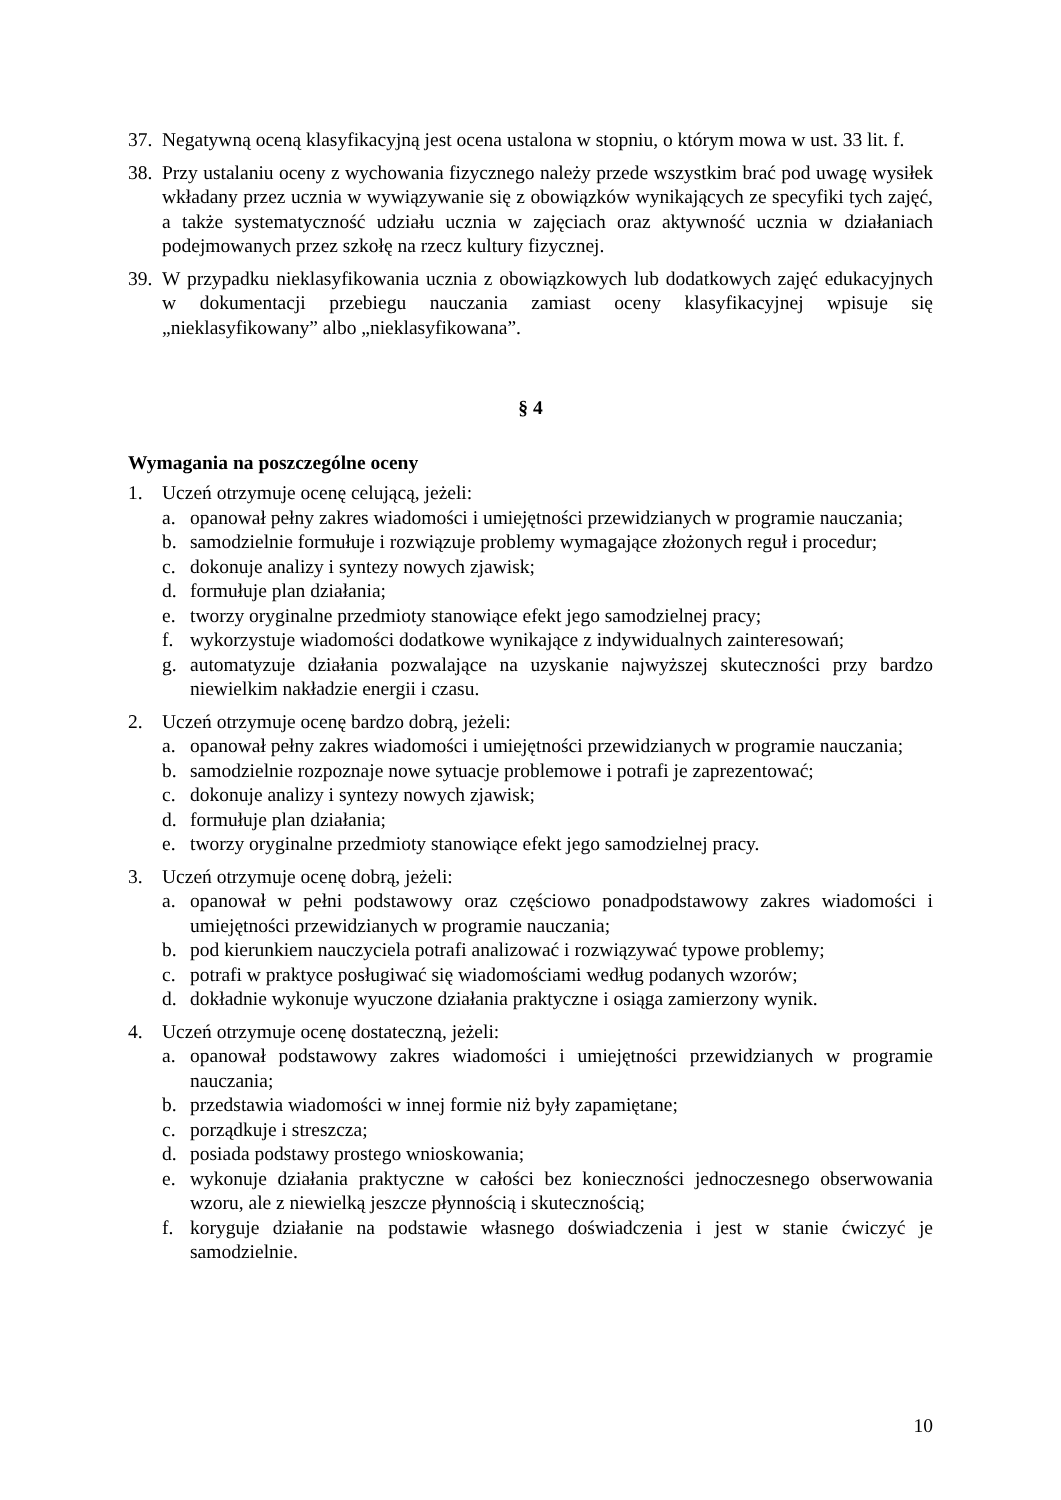37.
Negatywną oceną klasyfikacyjną jest ocena ustalona w stopniu, o którym mowa w ust. 33 lit. f.
38.
Przy ustalaniu oceny z wychowania fizycznego należy przede wszystkim brać pod uwagę wysiłek wkładany przez ucznia w wywiązywanie się z obowiązków wynikających ze specyfiki tych zajęć, a także systematyczność udziału ucznia w zajęciach oraz aktywność ucznia w działaniach podejmowanych przez szkołę na rzecz kultury fizycznej.
39.
W przypadku nieklasyfikowania ucznia z obowiązkowych lub dodatkowych zajęć edukacyjnych w dokumentacji przebiegu nauczania zamiast oceny klasyfikacyjnej wpisuje się „nieklasyfikowany” albo „nieklasyfikowana”.
§ 4
Wymagania na poszczególne oceny
1. Uczeń otrzymuje ocenę celującą, jeżeli:
a. opanował pełny zakres wiadomości i umiejętności przewidzianych w programie nauczania;
b. samodzielnie formułuje i rozwiązuje problemy wymagające złożonych reguł i procedur;
c. dokonuje analizy i syntezy nowych zjawisk;
d. formułuje plan działania;
e. tworzy oryginalne przedmioty stanowiące efekt jego samodzielnej pracy;
f. wykorzystuje wiadomości dodatkowe wynikające z indywidualnych zainteresowań;
g. automatyzuje działania pozwalające na uzyskanie najwyższej skuteczności przy bardzo niewielkim nakładzie energii i czasu.
2. Uczeń otrzymuje ocenę bardzo dobrą, jeżeli:
a. opanował pełny zakres wiadomości i umiejętności przewidzianych w programie nauczania;
b. samodzielnie rozpoznaje nowe sytuacje problemowe i potrafi je zaprezentować;
c. dokonuje analizy i syntezy nowych zjawisk;
d. formułuje plan działania;
e. tworzy oryginalne przedmioty stanowiące efekt jego samodzielnej pracy.
3. Uczeń otrzymuje ocenę dobrą, jeżeli:
a. opanował w pełni podstawowy oraz częściowo ponadpodstawowy zakres wiadomości i umiejętności przewidzianych w programie nauczania;
b. pod kierunkiem nauczyciela potrafi analizować i rozwiązywać typowe problemy;
c. potrafi w praktyce posługiwać się wiadomościami według podanych wzorów;
d. dokładnie wykonuje wyuczone działania praktyczne i osiąga zamierzony wynik.
4. Uczeń otrzymuje ocenę dostateczną, jeżeli:
a. opanował podstawowy zakres wiadomości i umiejętności przewidzianych w programie nauczania;
b. przedstawia wiadomości w innej formie niż były zapamiętane;
c. porządkuje i streszcza;
d. posiada podstawy prostego wnioskowania;
e. wykonuje działania praktyczne w całości bez konieczności jednoczesnego obserwowania wzoru, ale z niewielką jeszcze płynnością i skutecznością;
f. koryguje działanie na podstawie własnego doświadczenia i jest w stanie ćwiczyć je samodzielnie.
10